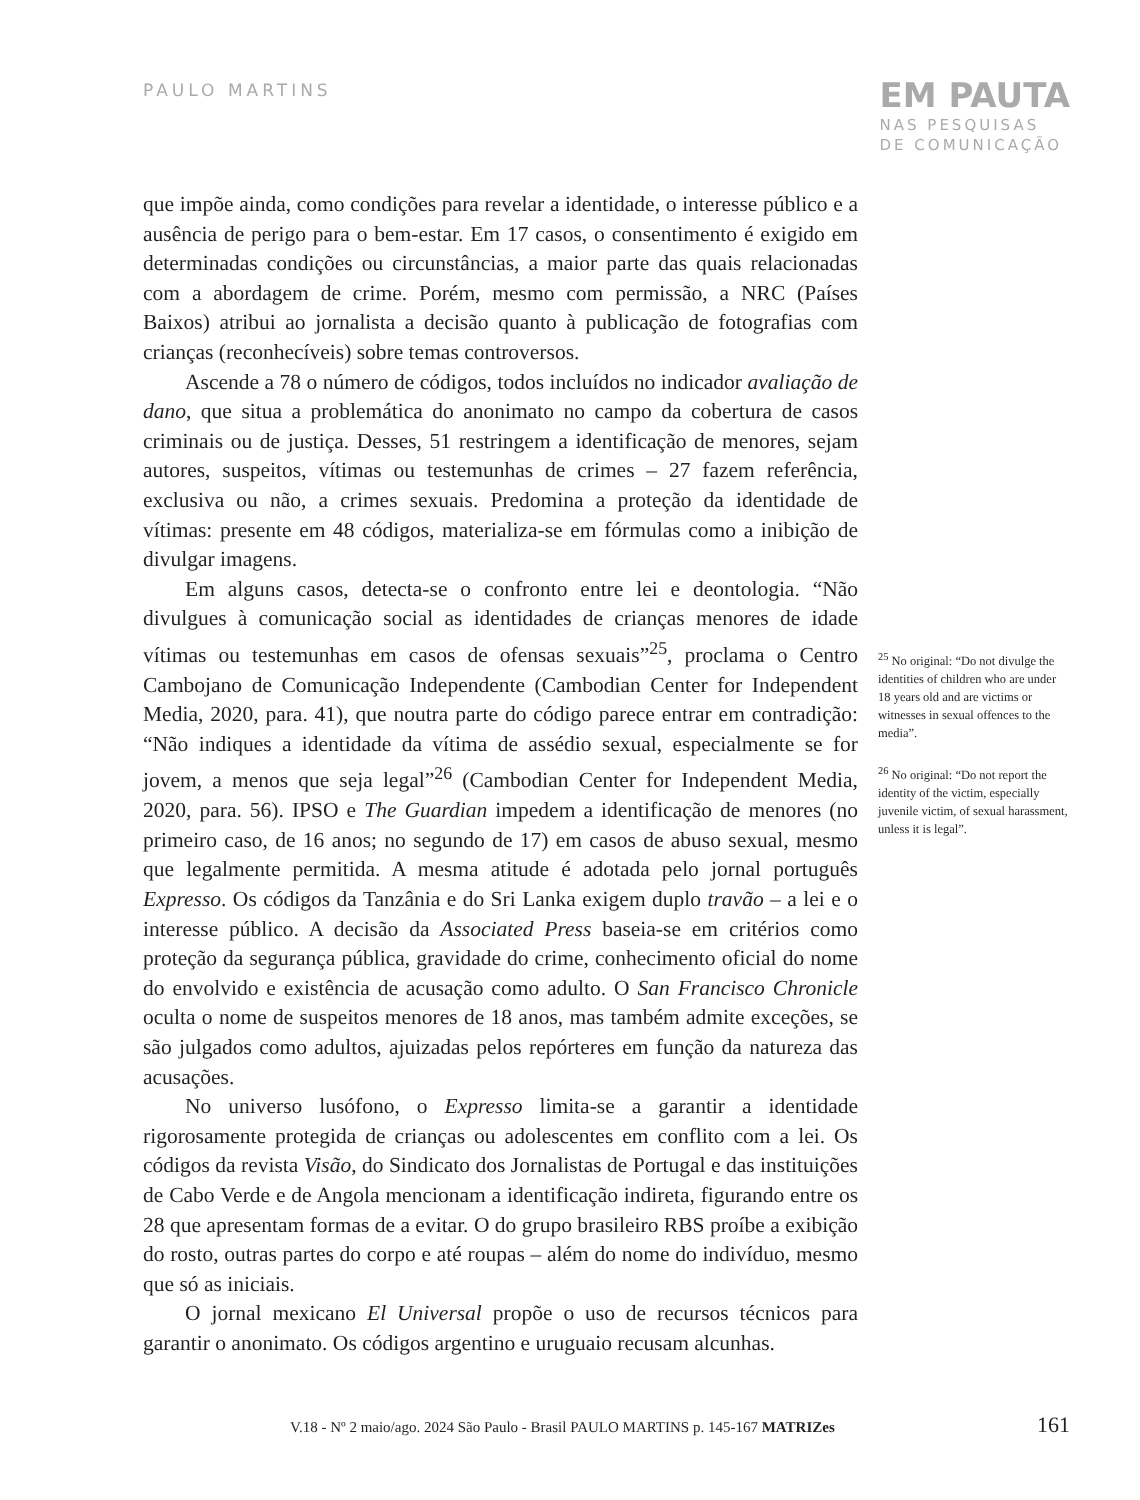PAULO MARTINS
EM PAUTA
NAS PESQUISAS
DE COMUNICAÇÃO
que impõe ainda, como condições para revelar a identidade, o interesse público e a ausência de perigo para o bem-estar. Em 17 casos, o consentimento é exigido em determinadas condições ou circunstâncias, a maior parte das quais relacionadas com a abordagem de crime. Porém, mesmo com permissão, a NRC (Países Baixos) atribui ao jornalista a decisão quanto à publicação de fotografias com crianças (reconhecíveis) sobre temas controversos.
Ascende a 78 o número de códigos, todos incluídos no indicador avaliação de dano, que situa a problemática do anonimato no campo da cobertura de casos criminais ou de justiça. Desses, 51 restringem a identificação de menores, sejam autores, suspeitos, vítimas ou testemunhas de crimes – 27 fazem referência, exclusiva ou não, a crimes sexuais. Predomina a proteção da identidade de vítimas: presente em 48 códigos, materializa-se em fórmulas como a inibição de divulgar imagens.
Em alguns casos, detecta-se o confronto entre lei e deontologia. “Não divulgues à comunicação social as identidades de crianças menores de idade vítimas ou testemunhas em casos de ofensas sexuais”<sup>25</sup>, proclama o Centro Cambojano de Comunicação Independente (Cambodian Center for Independent Media, 2020, para. 41), que noutra parte do código parece entrar em contradição: “Não indiques a identidade da vítima de assédio sexual, especialmente se for jovem, a menos que seja legal”<sup>26</sup> (Cambodian Center for Independent Media, 2020, para. 56). IPSO e The Guardian impedem a identificação de menores (no primeiro caso, de 16 anos; no segundo de 17) em casos de abuso sexual, mesmo que legalmente permitida. A mesma atitude é adotada pelo jornal português Expresso. Os códigos da Tanzânia e do Sri Lanka exigem duplo travão – a lei e o interesse público. A decisão da Associated Press baseia-se em critérios como proteção da segurança pública, gravidade do crime, conhecimento oficial do nome do envolvido e existência de acusação como adulto. O San Francisco Chronicle oculta o nome de suspeitos menores de 18 anos, mas também admite exceções, se são julgados como adultos, ajuizadas pelos repórteres em função da natureza das acusações.
No universo lusófono, o Expresso limita-se a garantir a identidade rigorosamente protegida de crianças ou adolescentes em conflito com a lei. Os códigos da revista Visão, do Sindicato dos Jornalistas de Portugal e das instituições de Cabo Verde e de Angola mencionam a identificação indireta, figurando entre os 28 que apresentam formas de a evitar. O do grupo brasileiro RBS proíbe a exibição do rosto, outras partes do corpo e até roupas – além do nome do indivíduo, mesmo que só as iniciais.
O jornal mexicano El Universal propõe o uso de recursos técnicos para garantir o anonimato. Os códigos argentino e uruguaio recusam alcunhas.
<sup>25</sup> No original: “Do not divulge the identities of children who are under 18 years old and are victims or witnesses in sexual offences to the media”.
<sup>26</sup> No original: “Do not report the identity of the victim, especially juvenile victim, of sexual harassment, unless it is legal”.
V.18 - Nº 2 maio/ago. 2024 São Paulo - Brasil PAULO MARTINS p. 145-167 MATRIZes 161